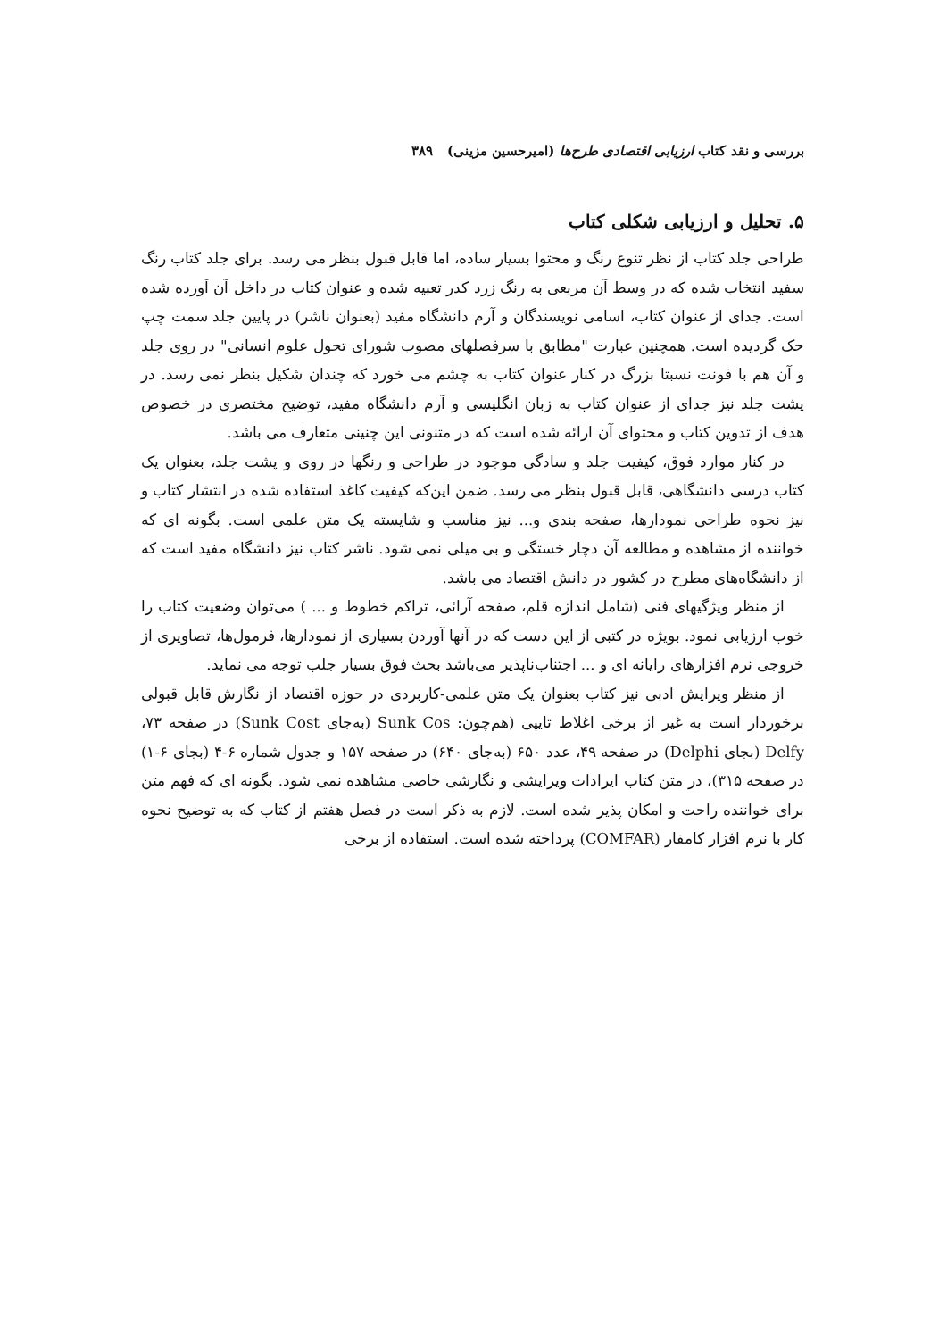بررسی و نقد کتاب ارزیابی اقتصادی طرح‌ها (امیرحسین مزینی) ۳۸۹
۵. تحلیل و ارزیابی شکلی کتاب
طراحی جلد کتاب از نظر تنوع رنگ و محتوا بسیار ساده، اما قابل قبول بنظر می رسد. برای جلد کتاب رنگ سفید انتخاب شده که در وسط آن مربعی به رنگ زرد کدر تعبیه شده و عنوان کتاب در داخل آن آورده شده است. جدای از عنوان کتاب، اسامی نویسندگان و آرم دانشگاه مفید (بعنوان ناشر) در پایین جلد سمت چپ حک گردیده است. همچنین عبارت "مطابق با سرفصلهای مصوب شورای تحول علوم انسانی" در روی جلد و آن هم با فونت نسبتا بزرگ در کنار عنوان کتاب به چشم می خورد که چندان شکیل بنظر نمی رسد. در پشت جلد نیز جدای از عنوان کتاب به زبان انگلیسی و آرم دانشگاه مفید، توضیح مختصری در خصوص هدف از تدوین کتاب و محتوای آن ارائه شده است که در متنونی این چنینی متعارف می باشد.
در کنار موارد فوق، کیفیت جلد و سادگی موجود در طراحی و رنگها در روی و پشت جلد، بعنوان یک کتاب درسی دانشگاهی، قابل قبول بنظر می رسد. ضمن این‌که کیفیت کاغذ استفاده شده در انتشار کتاب و نیز نحوه طراحی نمودارها، صفحه بندی و... نیز مناسب و شایسته یک متن علمی است. بگونه ای که خواننده از مشاهده و مطالعه آن دچار خستگی و بی میلی نمی شود. ناشر کتاب نیز دانشگاه مفید است که از دانشگاه‌های مطرح در کشور در دانش اقتصاد می باشد.
از منظر ویژگیهای فنی (شامل اندازه قلم، صفحه آرائی، تراکم خطوط و ... ) می‌توان وضعیت کتاب را خوب ارزیابی نمود. بویژه در کتبی از این دست که در آنها آوردن بسیاری از نمودارها، فرمول‌ها، تصاویری از خروجی نرم افزارهای رایانه ای و ... اجتناب‌ناپذیر می‌باشد بحث فوق بسیار جلب توجه می نماید.
از منظر ویرایش ادبی نیز کتاب بعنوان یک متن علمی-کاربردی در حوزه اقتصاد از نگارش قابل قبولی برخوردار است به غیر از برخی اغلاط تایپی (هم‌چون: Sunk Cos (به‌جای Sunk Cost) در صفحه ۷۳، Delfy (بجای Delphi) در صفحه ۴۹، عدد ۶۵۰ (به‌جای ۶۴۰) در صفحه ۱۵۷ و جدول شماره ۶-۴ (بجای ۶-۱) در صفحه ۳۱۵)، در متن کتاب ایرادات ویرایشی و نگارشی خاصی مشاهده نمی شود. بگونه ای که فهم متن برای خواننده راحت و امکان پذیر شده است. لازم به ذکر است در فصل هفتم از کتاب که به توضیح نحوه کار با نرم افزار کامفار (COMFAR) پرداخته شده است. استفاده از برخی